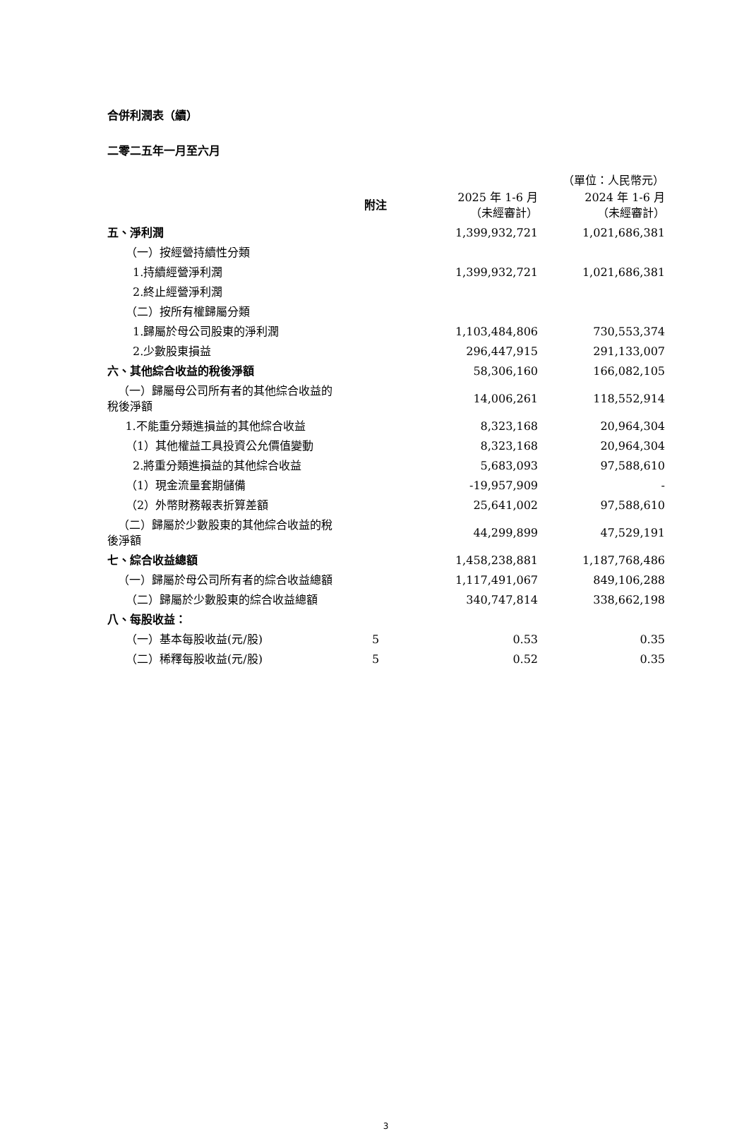合併利潤表（續）
二零二五年一月至六月
（單位：人民幣元）
| | 附注 | 2025 年 1-6 月 （未經審計） | 2024 年 1-6 月 （未經審計） |
| --- | --- | --- | --- |
| 五、淨利潤 | | 1,399,932,721 | 1,021,686,381 |
| （一）按經營持續性分類 | | | |
| 1.持續經營淨利潤 | | 1,399,932,721 | 1,021,686,381 |
| 2.終止經營淨利潤 | | | |
| （二）按所有權歸屬分類 | | | |
| 1.歸屬於母公司股東的淨利潤 | | 1,103,484,806 | 730,553,374 |
| 2.少數股東損益 | | 296,447,915 | 291,133,007 |
| 六、其他綜合收益的稅後淨額 | | 58,306,160 | 166,082,105 |
| （一）歸屬母公司所有者的其他綜合收益的稅後淨額 | | 14,006,261 | 118,552,914 |
| 1.不能重分類進損益的其他綜合收益 | | 8,323,168 | 20,964,304 |
| （1）其他權益工具投資公允價值變動 | | 8,323,168 | 20,964,304 |
| 2.將重分類進損益的其他綜合收益 | | 5,683,093 | 97,588,610 |
| （1）現金流量套期儲備 | | -19,957,909 | - |
| （2）外幣財務報表折算差額 | | 25,641,002 | 97,588,610 |
| （二）歸屬於少數股東的其他綜合收益的稅後淨額 | | 44,299,899 | 47,529,191 |
| 七、綜合收益總額 | | 1,458,238,881 | 1,187,768,486 |
| （一）歸屬於母公司所有者的綜合收益總額 | | 1,117,491,067 | 849,106,288 |
| （二）歸屬於少數股東的綜合收益總額 | | 340,747,814 | 338,662,198 |
| 八、每股收益： | | | |
| （一）基本每股收益(元/股) | 5 | 0.53 | 0.35 |
| （二）稀釋每股收益(元/股) | 5 | 0.52 | 0.35 |
3